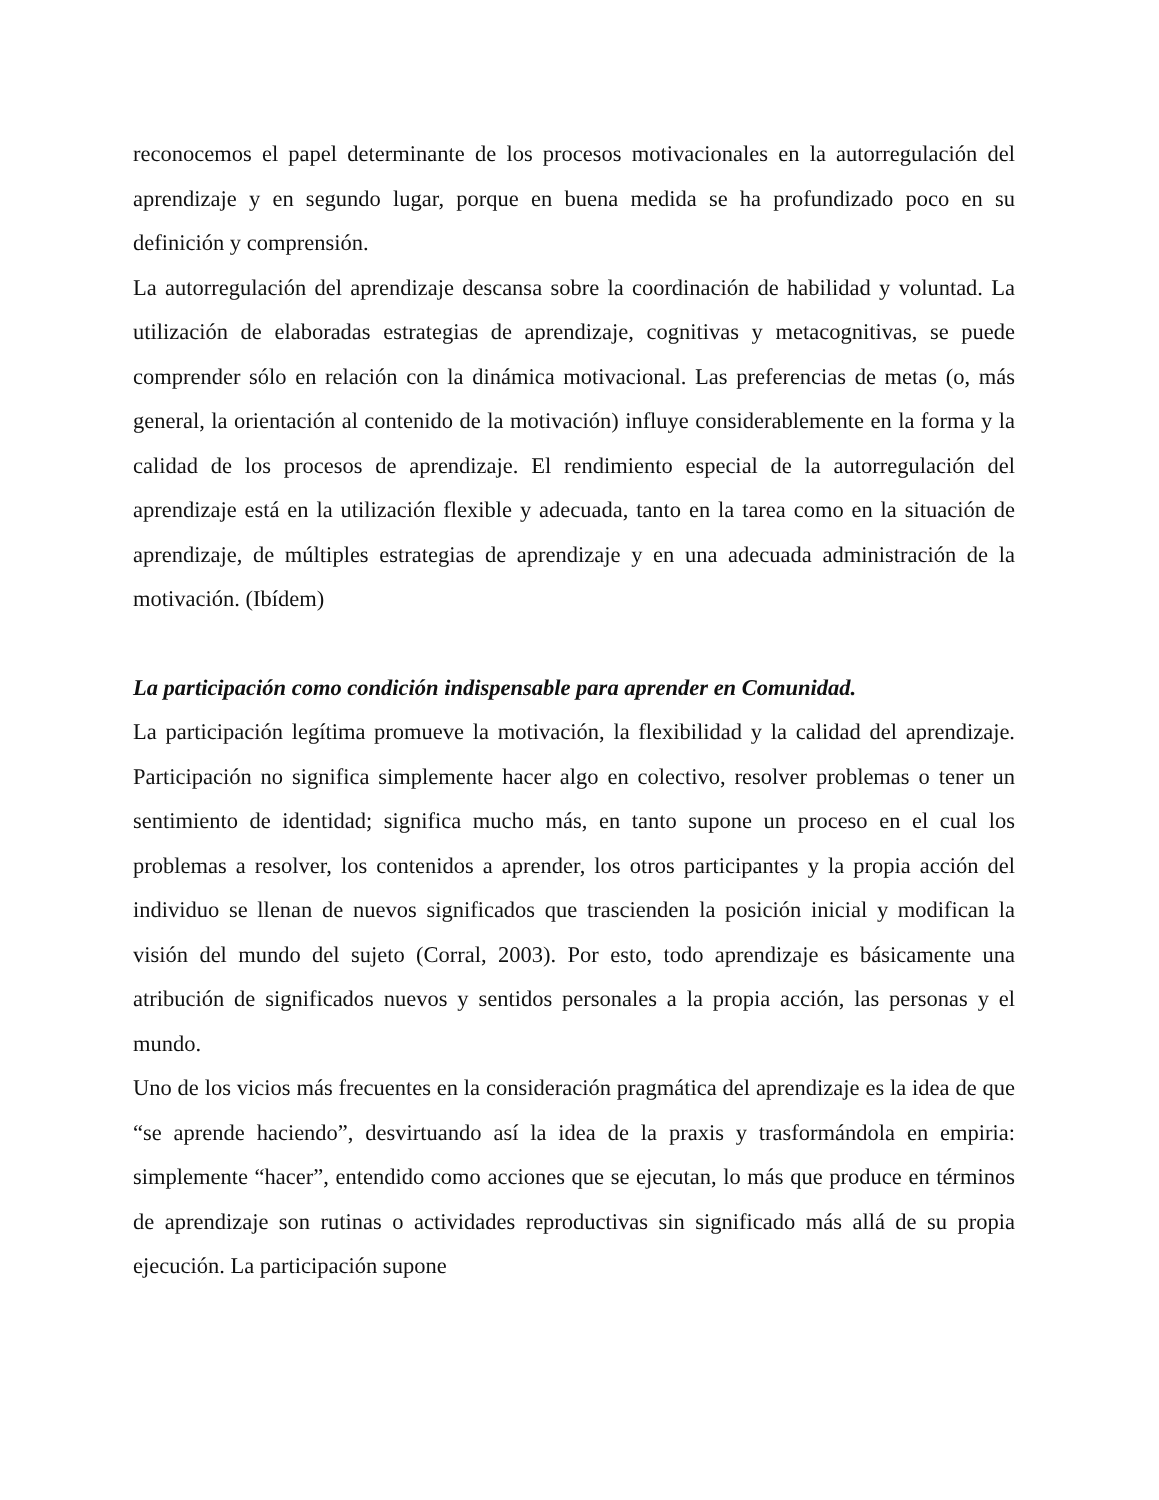reconocemos el papel determinante de los procesos motivacionales en la autorregulación del aprendizaje y en segundo lugar, porque en buena medida se ha profundizado poco en su definición y comprensión.
La autorregulación del aprendizaje descansa sobre la coordinación de habilidad y voluntad. La utilización de elaboradas estrategias de aprendizaje, cognitivas y metacognitivas, se puede comprender sólo en relación con la dinámica motivacional. Las preferencias de metas (o, más general, la orientación al contenido de la motivación) influye considerablemente en la forma y la calidad de los procesos de aprendizaje. El rendimiento especial de la autorregulación del aprendizaje está en la utilización flexible y adecuada, tanto en la tarea como en la situación de aprendizaje, de múltiples estrategias de aprendizaje y en una adecuada administración de la motivación. (Ibídem)
La participación como condición indispensable para aprender en Comunidad.
La participación legítima promueve la motivación, la flexibilidad y la calidad del aprendizaje. Participación no significa simplemente hacer algo en colectivo, resolver problemas o tener un sentimiento de identidad; significa mucho más, en tanto supone un proceso en el cual los problemas a resolver, los contenidos a aprender, los otros participantes y la propia acción del individuo se llenan de nuevos significados que trascienden la posición inicial y modifican la visión del mundo del sujeto (Corral, 2003). Por esto, todo aprendizaje es básicamente una atribución de significados nuevos y sentidos personales a la propia acción, las personas y el mundo.
Uno de los vicios más frecuentes en la consideración pragmática del aprendizaje es la idea de que “se aprende haciendo”, desvirtuando así la idea de la praxis y trasformándola en empiria: simplemente “hacer”, entendido como acciones que se ejecutan, lo más que produce en términos de aprendizaje son rutinas o actividades reproductivas sin significado más allá de su propia ejecución. La participación supone